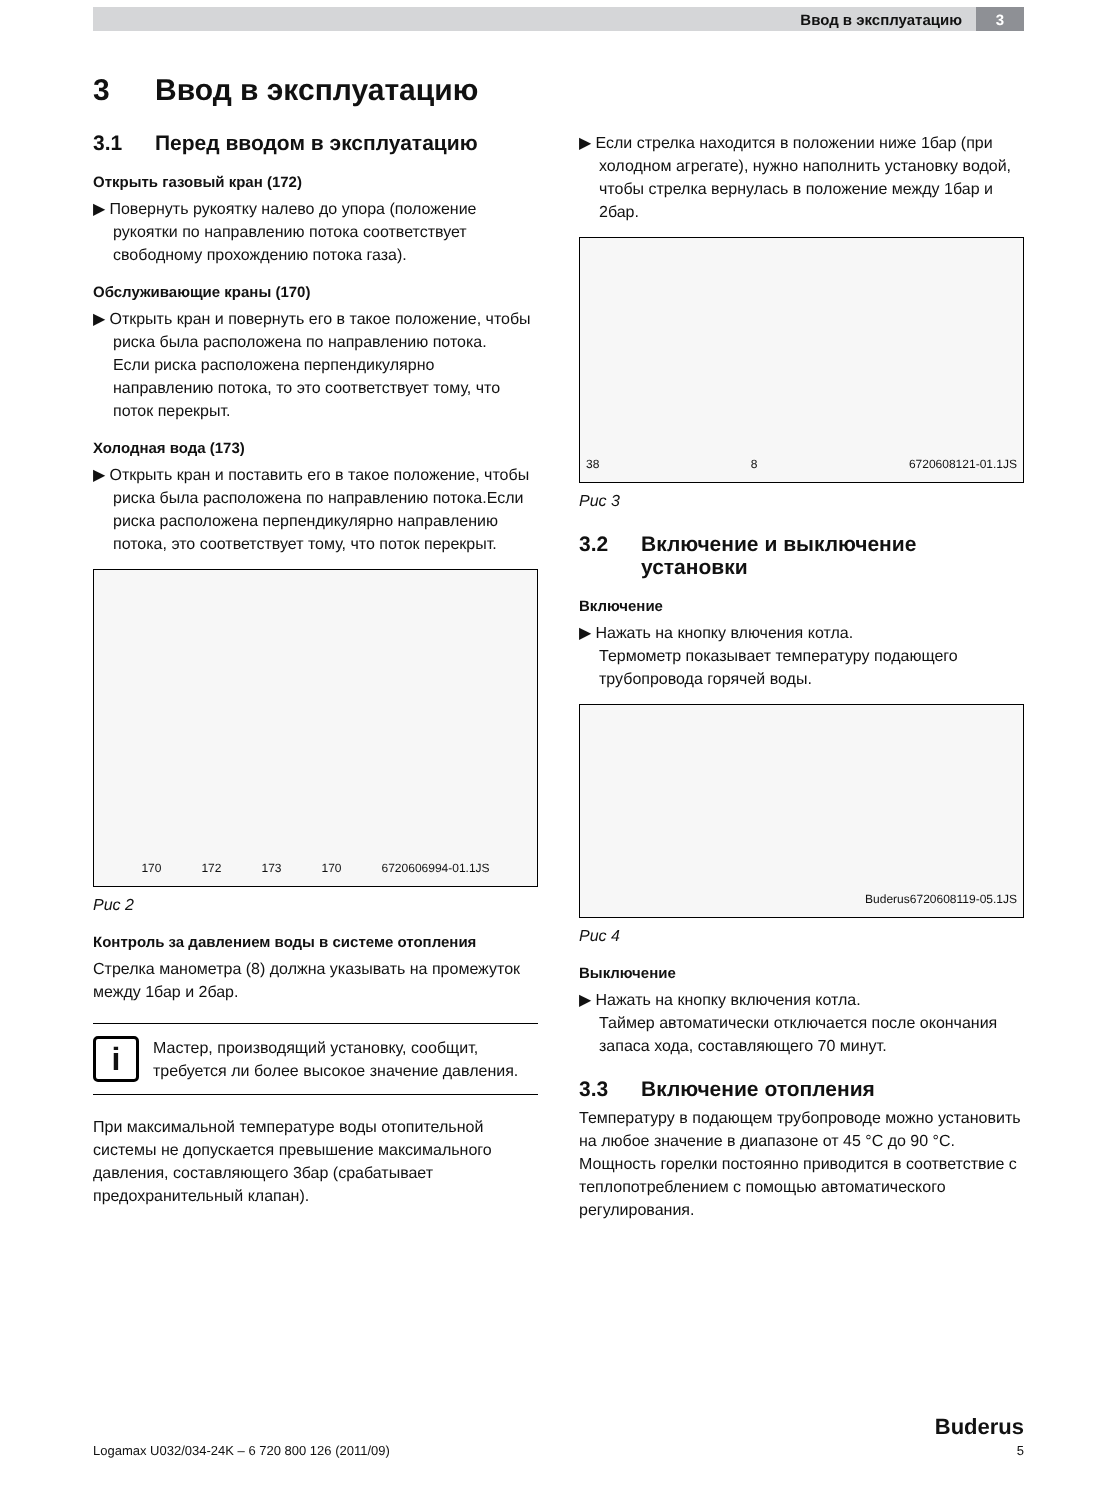Ввод в эксплуатацию 3
3 Ввод в эксплуатацию
3.1 Перед вводом в эксплуатацию
Открыть газовый кран (172)
▶ Повернуть рукоятку налево до упора (положение рукоятки по направлению потока соответствует свободному прохождению потока газа).
Обслуживающие краны (170)
▶ Открыть кран и повернуть его в такое положение, чтобы риска была расположена по направлению потока.
Если риска расположена перпендикулярно направлению потока, то это соответствует тому, что поток перекрыт.
Холодная вода (173)
▶ Открыть кран и поставить его в такое положение, чтобы риска была расположена по направлению потока.Если риска расположена перпендикулярно направлению потока, это соответствует тому, что поток перекрыт.
170 172 173 170 6720606994-01.1JS
Рис 2
Контроль за давлением воды в системе отопления
Стрелка манометра (8) должна указывать на промежуток между 1бар и 2бар.
i
Мастер, производящий установку, сообщит, требуется ли более высокое значение давления.
При максимальной температуре воды отопительной системы не допускается превышение максимального давления, составляющего 3бар (срабатывает предохранительный клапан).
▶ Если стрелка находится в положении ниже 1бар (при холодном агрегате), нужно наполнить установку водой, чтобы стрелка вернулась в положение между 1бар и 2бар.
38 8 6720608121-01.1JS
Рис 3
3.2 Включение и выключение
установки
Включение
▶ Нажать на кнопку влючения котла.
Термометр показывает температуру подающего трубопровода горячей воды.
Buderus 6720608119-05.1JS
Рис 4
Выключение
▶ Нажать на кнопку включения котла.
Таймер автоматически отключается после окончания запаса хода, составляющего 70 минут.
3.3 Включение отопления
Температуру в подающем трубопроводе можно установить на любое значение в диапазоне от 45 °C до 90 °C. Мощность горелки постоянно приводится в соответствие с теплопотреблением с помощью автоматического регулирования.
Buderus
Logamax U032/034-24K – 6 720 800 126 (2011/09) 5